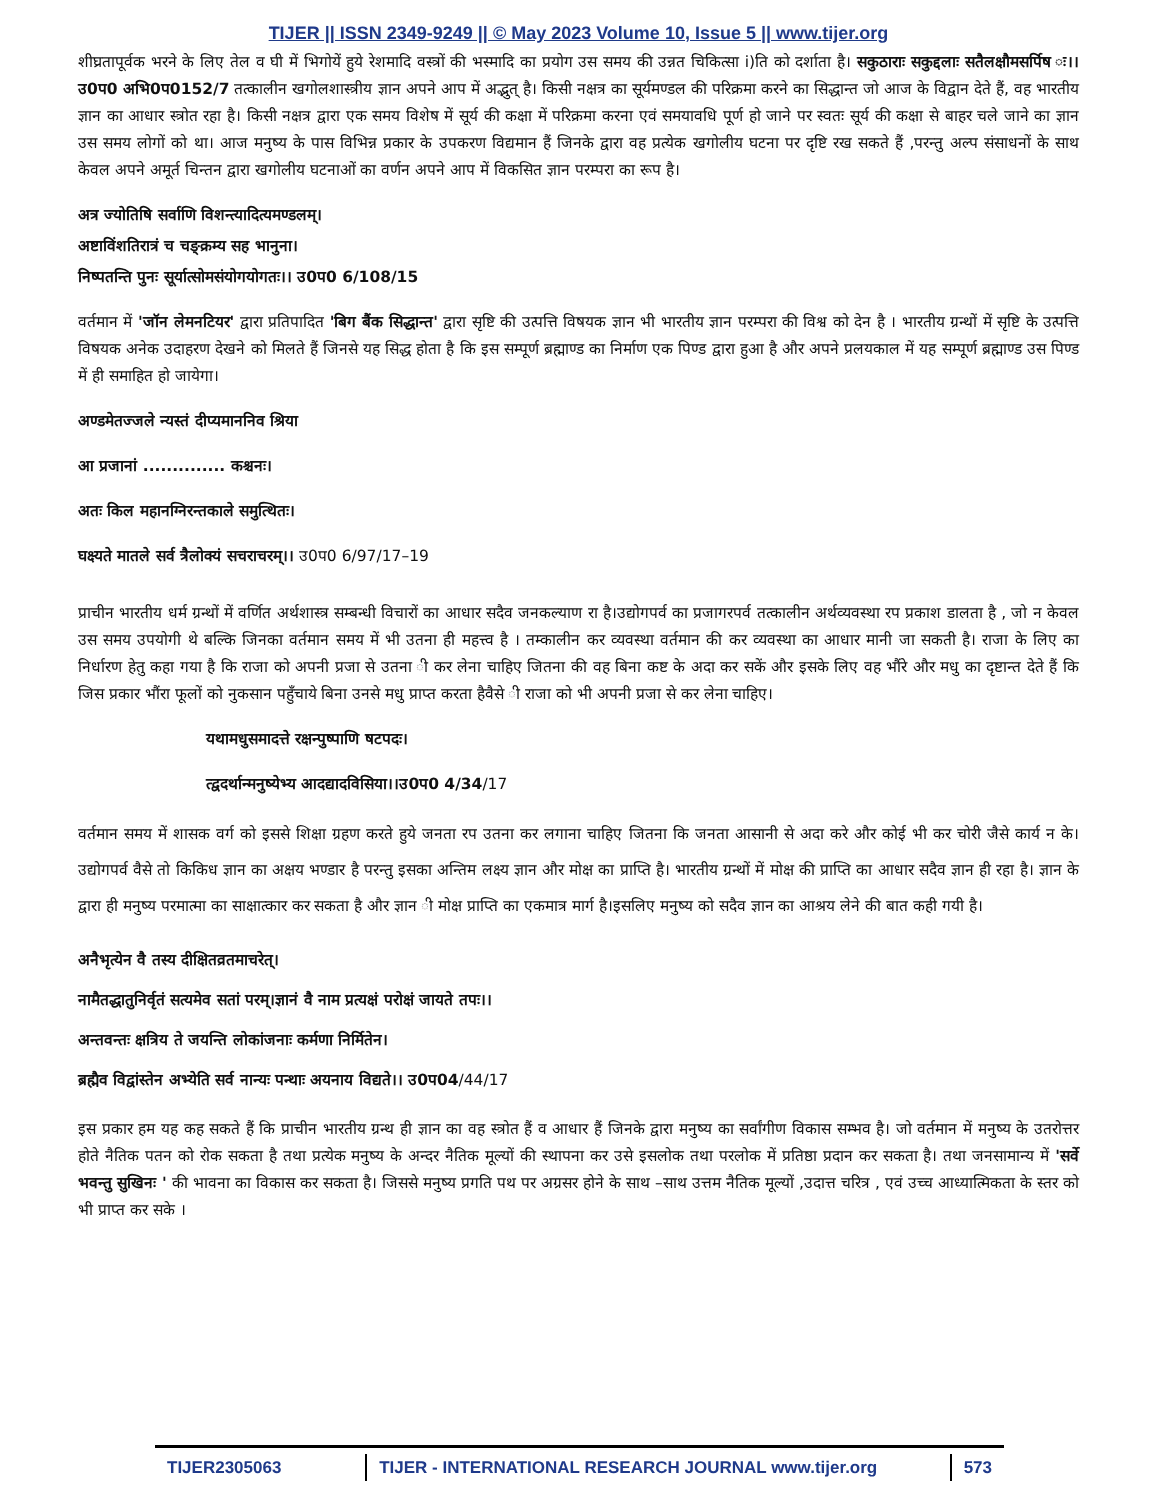TIJER || ISSN 2349-9249 || © May 2023 Volume 10, Issue 5 || www.tijer.org
शीघ्रतापूर्वक भरने के लिए तेल व घी में भिगोयें हुये रेशमादि वस्त्रों की भस्मादि का प्रयोग उस समय की उन्नत चिकित्सा i)ति को दर्शाता है। सकुठाराः सकुद्दलाः सतैलक्षौमसर्पिष ः।।उ0प0 अभि0प0152/7 तत्कालीन खगोलशास्त्रीय ज्ञान अपने आप में अद्भुत् है। किसी नक्षत्र का सूर्यमण्डल की परिक्रमा करने का सिद्धान्त जो आज के विद्वान देते हैं, वह भारतीय ज्ञान का आधार स्त्रोत रहा है। किसी नक्षत्र द्वारा एक समय विशेष में सूर्य की कक्षा में परिक्रमा करना एवं समयावधि पूर्ण हो जाने पर स्वतः सूर्य की कक्षा से बाहर चले जाने का ज्ञान उस समय लोगों को था। आज मनुष्य के पास विभिन्न प्रकार के उपकरण विद्यमान हैं जिनके द्वारा वह प्रत्येक खगोलीय घटना पर दृष्टि रख सकते हैं ,परन्तु अल्प संसाधनों के साथ केवल अपने अमूर्त चिन्तन द्वारा खगोलीय घटनाओं का वर्णन अपने आप में विकसित ज्ञान परम्परा का रूप है।
अत्र ज्योतिषि सर्वाणि विशन्त्यादित्यमण्डलम्।
अष्टाविंशतिरात्रं च चङ्क्रम्य सह भानुना।
निष्पतन्ति पुनः सूर्यात्सोमसंयोगयोगतः।। उ0प0 6/108/15
वर्तमान में 'जॉन लेमनटियर' द्वारा प्रतिपादित 'बिग बैंक सिद्धान्त' द्वारा सृष्टि की उत्पत्ति विषयक ज्ञान भी भारतीय ज्ञान परम्परा की विश्व को देन है । भारतीय ग्रन्थों में सृष्टि के उत्पत्ति विषयक अनेक उदाहरण देखने को मिलते हैं जिनसे यह सिद्ध होता है कि इस सम्पूर्ण ब्रह्माण्ड का निर्माण एक पिण्ड द्वारा हुआ है और अपने प्रलयकाल में यह सम्पूर्ण ब्रह्माण्ड उस पिण्ड में ही समाहित हो जायेगा।
अण्डमेतज्जले न्यस्तं दीप्यमाननिव श्रिया
आ प्रजानां .............. कश्चनः।
अतः किल महानग्निरन्तकाले समुत्थितः।
घक्ष्यते मातले सर्व त्रैलोक्यं सचराचरम्।। उ0प0 6/97/17–19
प्राचीन भारतीय धर्म ग्रन्थों में वर्णित अर्थशास्त्र सम्बन्धी विचारों का आधार सदैव जनकल्याण रा है।उद्योगपर्व का प्रजागरपर्व तत्कालीन अर्थव्यवस्था रप प्रकाश डालता है , जो न केवल उस समय उपयोगी थे बल्कि जिनका वर्तमान समय में भी उतना ही महत्त्व है । तम्कालीन कर व्यवस्था वर्तमान की कर व्यवस्था का आधार मानी जा सकती है। राजा के लिए का निर्धारण हेतु कहा गया है कि राजा को अपनी प्रजा से उतना ी कर लेना चाहिए जितना की वह बिना कष्ट के अदा कर सकें और इसके लिए वह भौंरे और मधु का दृष्टान्त देते हैं कि जिस प्रकार भौंरा फूलों को नुकसान पहुँचाये बिना उनसे मधु प्राप्त करता हैवैसे ी राजा को भी अपनी प्रजा से कर लेना चाहिए।
यथामधुसमादत्ते रक्षन्पुष्पाणि षटपदः।
त्द्वदर्थान्मनुष्येभ्य आदद्यादविसिया।।उ0प0 4/34/17
वर्तमान समय में शासक वर्ग को इससे शिक्षा ग्रहण करते हुये जनता रप उतना कर लगाना चाहिए जितना कि जनता आसानी से अदा करे और कोई भी कर चोरी जैसे कार्य न के। उद्योगपर्व वैसे तो किकिध ज्ञान का अक्षय भण्डार है परन्तु इसका अन्तिम लक्ष्य ज्ञान और मोक्ष का प्राप्ति है। भारतीय ग्रन्थों में मोक्ष की प्राप्ति का आधार सदैव ज्ञान ही रहा है। ज्ञान के द्वारा ही मनुष्य परमात्मा का साक्षात्कार कर सकता है और ज्ञान ी मोक्ष प्राप्ति का एकमात्र मार्ग है।इसलिए मनुष्य को सदैव ज्ञान का आश्रय लेने की बात कही गयी है।
अनैभृत्येन वै तस्य दीक्षितव्रतमाचरेत्।
नामैतद्धातुनिर्वृतं सत्यमेव सतां परम्।ज्ञानं वै नाम प्रत्यक्षं परोक्षं जायते तपः।।
अन्तवन्तः क्षत्रिय ते जयन्ति लोकांजनाः कर्मणा निर्मितेन।
ब्रह्मैव विद्वांस्तेन अभ्येति सर्व नान्यः पन्थाः अयनाय विद्यते।। उ0प04/44/17
इस प्रकार हम यह कह सकते हैं कि प्राचीन भारतीय ग्रन्थ ही ज्ञान का वह स्त्रोत हैं व आधार हैं जिनके द्वारा मनुष्य का सर्वांगीण विकास सम्भव है। जो वर्तमान में मनुष्य के उतरोत्तर होते नैतिक पतन को रोक सकता है तथा प्रत्येक मनुष्य के अन्दर नैतिक मूल्यों की स्थापना कर उसे इसलोक तथा परलोक में प्रतिष्ठा प्रदान कर सकता है। तथा जनसामान्य में 'सर्वे भवन्तु सुखिनः ' की भावना का विकास कर सकता है। जिससे मनुष्य प्रगति पथ पर अग्रसर होने के साथ –साथ उत्तम नैतिक मूल्यों ,उदात्त चरित्र , एवं उच्च आध्यात्मिकता के स्तर को भी प्राप्त कर सके ।
TIJER2305063 TIJER - INTERNATIONAL RESEARCH JOURNAL www.tijer.org 573